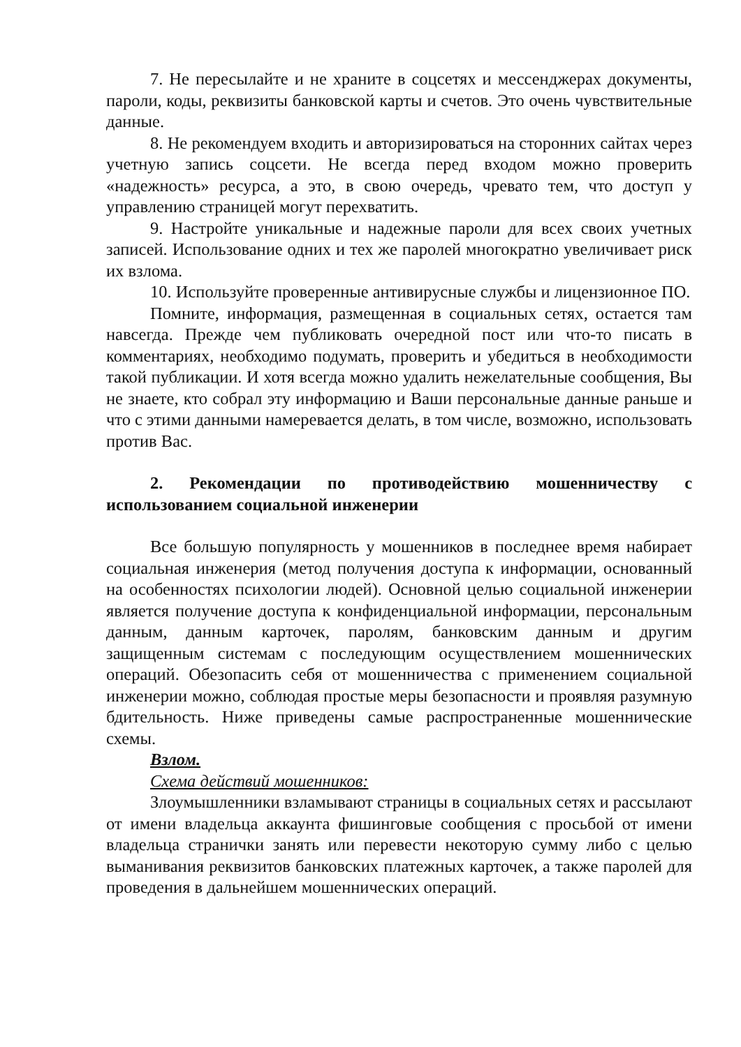7. Не пересылайте и не храните в соцсетях и мессенджерах документы, пароли, коды, реквизиты банковской карты и счетов. Это очень чувствительные данные.
8. Не рекомендуем входить и авторизироваться на сторонних сайтах через учетную запись соцсети. Не всегда перед входом можно проверить «надежность» ресурса, а это, в свою очередь, чревато тем, что доступ у управлению страницей могут перехватить.
9. Настройте уникальные и надежные пароли для всех своих учетных записей. Использование одних и тех же паролей многократно увеличивает риск их взлома.
10. Используйте проверенные антивирусные службы и лицензионное ПО.
Помните, информация, размещенная в социальных сетях, остается там навсегда. Прежде чем публиковать очередной пост или что-то писать в комментариях, необходимо подумать, проверить и убедиться в необходимости такой публикации. И хотя всегда можно удалить нежелательные сообщения, Вы не знаете, кто собрал эту информацию и Ваши персональные данные раньше и что с этими данными намеревается делать, в том числе, возможно, использовать против Вас.
2. Рекомендации по противодействию мошенничеству с использованием социальной инженерии
Все большую популярность у мошенников в последнее время набирает социальная инженерия (метод получения доступа к информации, основанный на особенностях психологии людей). Основной целью социальной инженерии является получение доступа к конфиденциальной информации, персональным данным, данным карточек, паролям, банковским данным и другим защищенным системам с последующим осуществлением мошеннических операций. Обезопасить себя от мошенничества с применением социальной инженерии можно, соблюдая простые меры безопасности и проявляя разумную бдительность. Ниже приведены самые распространенные мошеннические схемы.
Взлом.
Схема действий мошенников:
Злоумышленники взламывают страницы в социальных сетях и рассылают от имени владельца аккаунта фишинговые сообщения с просьбой от имени владельца странички занять или перевести некоторую сумму либо с целью выманивания реквизитов банковских платежных карточек, а также паролей для проведения в дальнейшем мошеннических операций.